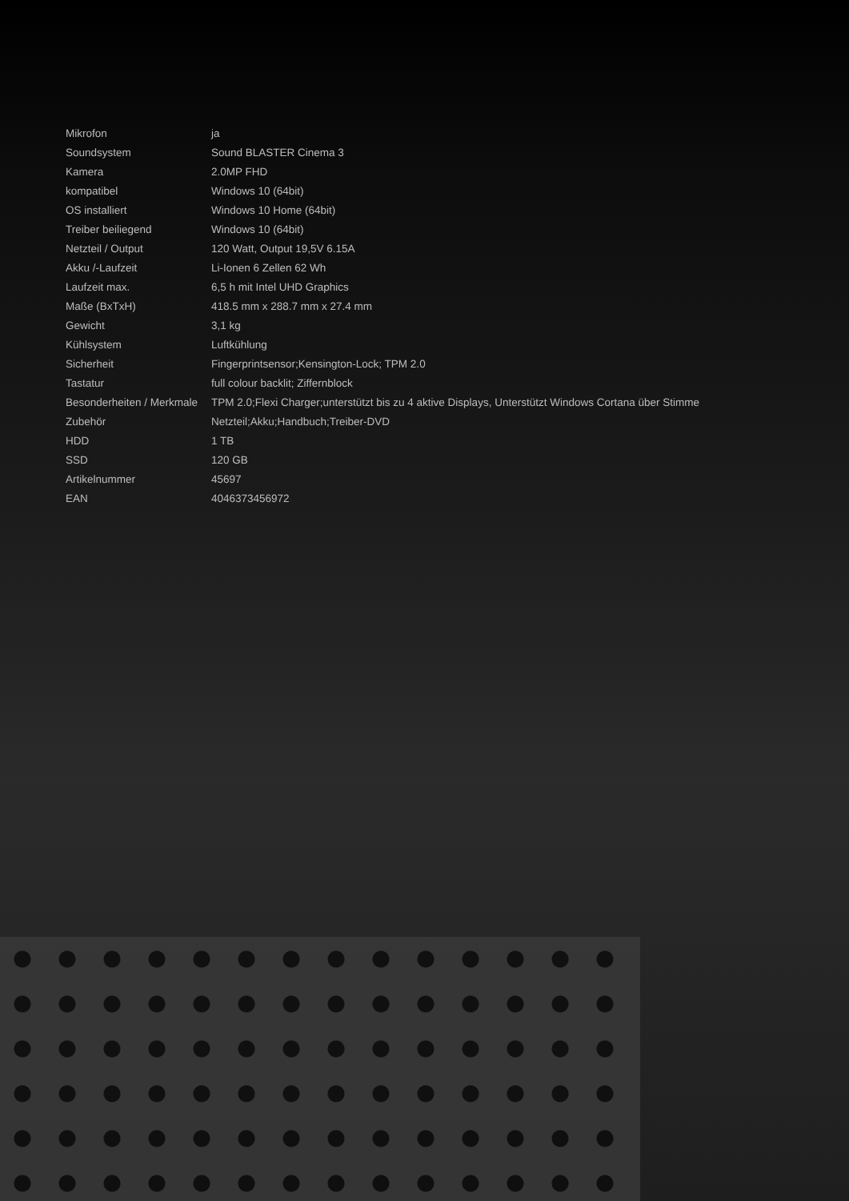| Mikrofon | ja |
| Soundsystem | Sound BLASTER Cinema 3 |
| Kamera | 2.0MP FHD |
| kompatibel | Windows 10 (64bit) |
| OS installiert | Windows 10 Home (64bit) |
| Treiber beiliegend | Windows 10 (64bit) |
| Netzteil / Output | 120 Watt, Output 19,5V 6.15A |
| Akku /-Laufzeit | Li-Ionen 6 Zellen 62 Wh |
| Laufzeit max. | 6,5 h mit Intel UHD Graphics |
| Maße (BxTxH) | 418.5 mm x 288.7 mm x 27.4 mm |
| Gewicht | 3,1 kg |
| Kühlsystem | Luftkühlung |
| Sicherheit | Fingerprintsensor;Kensington-Lock; TPM 2.0 |
| Tastatur | full colour backlit; Ziffernblock |
| Besonderheiten / Merkmale | TPM 2.0;Flexi Charger;unterstützt bis zu 4 aktive Displays, Unterstützt Windows Cortana über Stimme |
| Zubehör | Netzteil;Akku;Handbuch;Treiber-DVD |
| HDD | 1 TB |
| SSD | 120 GB |
| Artikelnummer | 45697 |
| EAN | 4046373456972 |